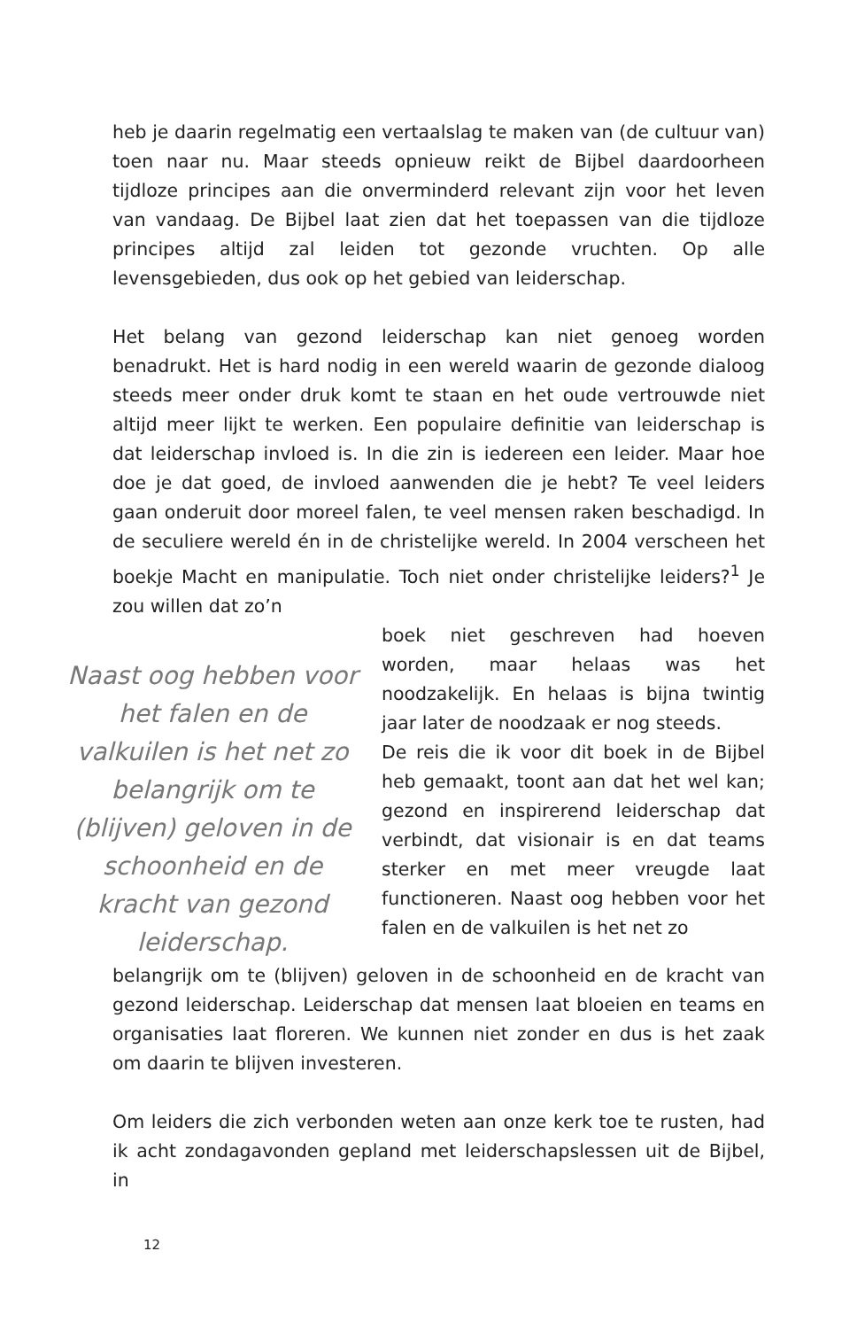heb je daarin regelmatig een vertaalslag te maken van (de cultuur van) toen naar nu. Maar steeds opnieuw reikt de Bijbel daardoorheen tijdloze principes aan die onverminderd relevant zijn voor het leven van vandaag. De Bijbel laat zien dat het toepassen van die tijdloze principes altijd zal leiden tot gezonde vruchten. Op alle levensgebieden, dus ook op het gebied van leiderschap.
Het belang van gezond leiderschap kan niet genoeg worden benadrukt. Het is hard nodig in een wereld waarin de gezonde dialoog steeds meer onder druk komt te staan en het oude vertrouwde niet altijd meer lijkt te werken. Een populaire definitie van leiderschap is dat leiderschap invloed is. In die zin is iedereen een leider. Maar hoe doe je dat goed, de invloed aanwenden die je hebt? Te veel leiders gaan onderuit door moreel falen, te veel mensen raken beschadigd. In de seculiere wereld én in de christelijke wereld. In 2004 verscheen het boekje Macht en manipulatie. Toch niet onder christelijke leiders?<sup>1</sup> Je zou willen dat zo’n
Naast oog hebben voor het falen en de valkuilen is het net zo belangrijk om te (blijven) geloven in de schoonheid en de kracht van gezond leiderschap.
boek niet geschreven had hoeven worden, maar helaas was het noodzakelijk. En helaas is bijna twintig jaar later de noodzaak er nog steeds.
De reis die ik voor dit boek in de Bijbel heb gemaakt, toont aan dat het wel kan; gezond en inspirerend leiderschap dat verbindt, dat visionair is en dat teams sterker en met meer vreugde laat functioneren. Naast oog hebben voor het falen en de valkuilen is het net zo
belangrijk om te (blijven) geloven in de schoonheid en de kracht van gezond leiderschap. Leiderschap dat mensen laat bloeien en teams en organisaties laat floreren. We kunnen niet zonder en dus is het zaak om daarin te blijven investeren.
Om leiders die zich verbonden weten aan onze kerk toe te rusten, had ik acht zondagavonden gepland met leiderschapslessen uit de Bijbel, in
12